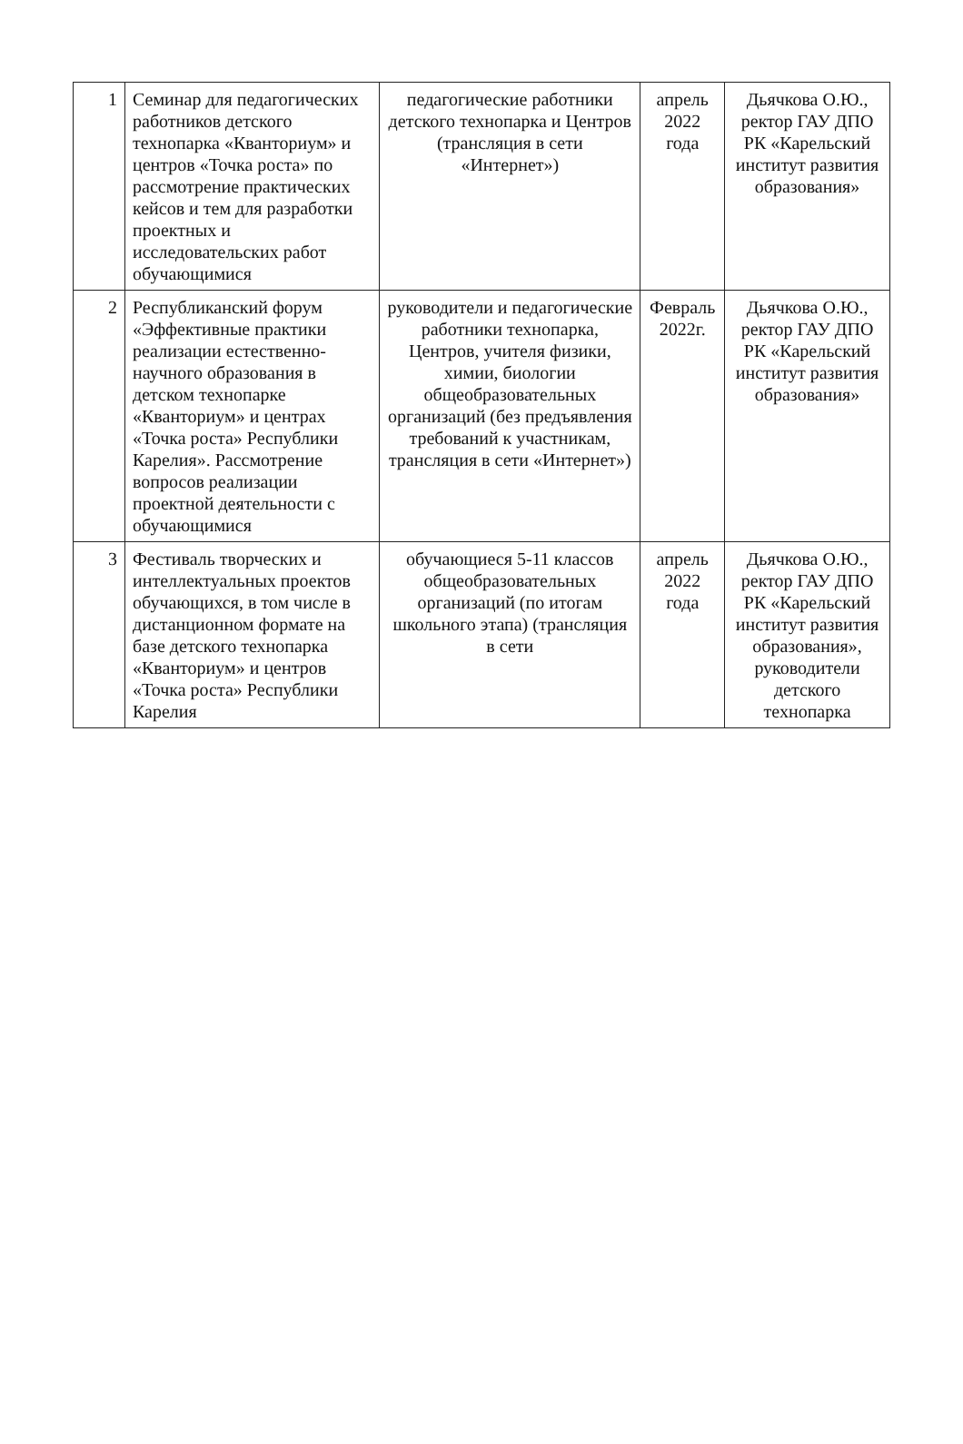| 1 | Семинар для педагогических работников детского технопарка «Кванториум» и центров «Точка роста» по рассмотрение практических кейсов и тем для разработки проектных и исследовательских работ обучающимися | педагогические работники детского технопарка и Центров (трансляция в сети «Интернет») | апрель 2022 года | Дьячкова О.Ю., ректор ГАУ ДПО РК «Карельский институт развития образования» |
| 2 | Республиканский форум «Эффективные практики реализации естественно-научного образования в детском технопарке «Кванториум» и центрах «Точка роста» Республики Карелия». Рассмотрение вопросов реализации проектной деятельности с обучающимися | руководители и педагогические работники технопарка, Центров, учителя физики, химии, биологии общеобразовательных организаций (без предъявления требований к участникам, трансляция в сети «Интернет») | Февраль 2022г. | Дьячкова О.Ю., ректор ГАУ ДПО РК «Карельский институт развития образования» |
| 3 | Фестиваль творческих и интеллектуальных проектов обучающихся, в том числе в дистанционном формате на базе детского технопарка «Кванториум» и центров «Точка роста» Республики Карелия | обучающиеся 5-11 классов общеобразовательных организаций (по итогам школьного этапа) (трансляция в сети | апрель 2022 года | Дьячкова О.Ю., ректор ГАУ ДПО РК «Карельский институт развития образования», руководители детского технопарка |